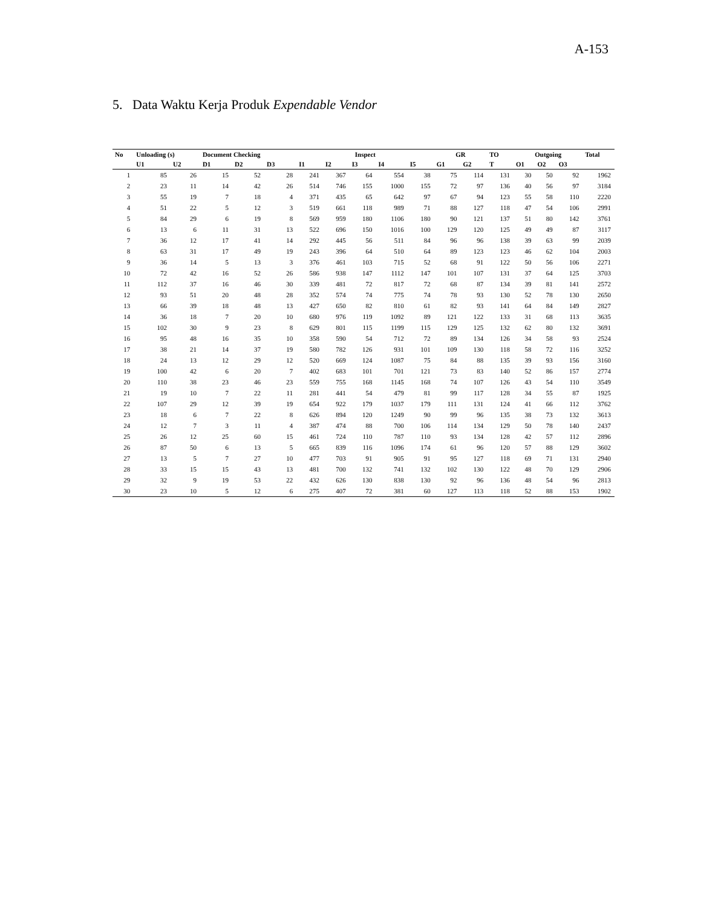A-153
5. Data Waktu Kerja Produk Expendable Vendor
| No | Unloading (s) | | Document Checking | | | Inspect | | | | | GR | | TO | Outgoing | | | Total |
| --- | --- | --- | --- | --- | --- | --- | --- | --- | --- | --- | --- | --- | --- | --- | --- | --- | --- |
| | U1 | U2 | D1 | D2 | D3 | I1 | I2 | I3 | I4 | I5 | G1 | G2 | T | O1 | O2 | O3 | |
| 1 | 85 | 26 | 15 | 52 | 28 | 241 | 367 | 64 | 554 | 38 | 75 | 114 | 131 | 30 | 50 | 92 | 1962 |
| 2 | 23 | 11 | 14 | 42 | 26 | 514 | 746 | 155 | 1000 | 155 | 72 | 97 | 136 | 40 | 56 | 97 | 3184 |
| 3 | 55 | 19 | 7 | 18 | 4 | 371 | 435 | 65 | 642 | 97 | 67 | 94 | 123 | 55 | 58 | 110 | 2220 |
| 4 | 51 | 22 | 5 | 12 | 3 | 519 | 661 | 118 | 989 | 71 | 88 | 127 | 118 | 47 | 54 | 106 | 2991 |
| 5 | 84 | 29 | 6 | 19 | 8 | 569 | 959 | 180 | 1106 | 180 | 90 | 121 | 137 | 51 | 80 | 142 | 3761 |
| 6 | 13 | 6 | 11 | 31 | 13 | 522 | 696 | 150 | 1016 | 100 | 129 | 120 | 125 | 49 | 49 | 87 | 3117 |
| 7 | 36 | 12 | 17 | 41 | 14 | 292 | 445 | 56 | 511 | 84 | 96 | 96 | 138 | 39 | 63 | 99 | 2039 |
| 8 | 63 | 31 | 17 | 49 | 19 | 243 | 396 | 64 | 510 | 64 | 89 | 123 | 123 | 46 | 62 | 104 | 2003 |
| 9 | 36 | 14 | 5 | 13 | 3 | 376 | 461 | 103 | 715 | 52 | 68 | 91 | 122 | 50 | 56 | 106 | 2271 |
| 10 | 72 | 42 | 16 | 52 | 26 | 586 | 938 | 147 | 1112 | 147 | 101 | 107 | 131 | 37 | 64 | 125 | 3703 |
| 11 | 112 | 37 | 16 | 46 | 30 | 339 | 481 | 72 | 817 | 72 | 68 | 87 | 134 | 39 | 81 | 141 | 2572 |
| 12 | 93 | 51 | 20 | 48 | 28 | 352 | 574 | 74 | 775 | 74 | 78 | 93 | 130 | 52 | 78 | 130 | 2650 |
| 13 | 66 | 39 | 18 | 48 | 13 | 427 | 650 | 82 | 810 | 61 | 82 | 93 | 141 | 64 | 84 | 149 | 2827 |
| 14 | 36 | 18 | 7 | 20 | 10 | 680 | 976 | 119 | 1092 | 89 | 121 | 122 | 133 | 31 | 68 | 113 | 3635 |
| 15 | 102 | 30 | 9 | 23 | 8 | 629 | 801 | 115 | 1199 | 115 | 129 | 125 | 132 | 62 | 80 | 132 | 3691 |
| 16 | 95 | 48 | 16 | 35 | 10 | 358 | 590 | 54 | 712 | 72 | 89 | 134 | 126 | 34 | 58 | 93 | 2524 |
| 17 | 38 | 21 | 14 | 37 | 19 | 580 | 782 | 126 | 931 | 101 | 109 | 130 | 118 | 58 | 72 | 116 | 3252 |
| 18 | 24 | 13 | 12 | 29 | 12 | 520 | 669 | 124 | 1087 | 75 | 84 | 88 | 135 | 39 | 93 | 156 | 3160 |
| 19 | 100 | 42 | 6 | 20 | 7 | 402 | 683 | 101 | 701 | 121 | 73 | 83 | 140 | 52 | 86 | 157 | 2774 |
| 20 | 110 | 38 | 23 | 46 | 23 | 559 | 755 | 168 | 1145 | 168 | 74 | 107 | 126 | 43 | 54 | 110 | 3549 |
| 21 | 19 | 10 | 7 | 22 | 11 | 281 | 441 | 54 | 479 | 81 | 99 | 117 | 128 | 34 | 55 | 87 | 1925 |
| 22 | 107 | 29 | 12 | 39 | 19 | 654 | 922 | 179 | 1037 | 179 | 111 | 131 | 124 | 41 | 66 | 112 | 3762 |
| 23 | 18 | 6 | 7 | 22 | 8 | 626 | 894 | 120 | 1249 | 90 | 99 | 96 | 135 | 38 | 73 | 132 | 3613 |
| 24 | 12 | 7 | 3 | 11 | 4 | 387 | 474 | 88 | 700 | 106 | 114 | 134 | 129 | 50 | 78 | 140 | 2437 |
| 25 | 26 | 12 | 25 | 60 | 15 | 461 | 724 | 110 | 787 | 110 | 93 | 134 | 128 | 42 | 57 | 112 | 2896 |
| 26 | 87 | 50 | 6 | 13 | 5 | 665 | 839 | 116 | 1096 | 174 | 61 | 96 | 120 | 57 | 88 | 129 | 3602 |
| 27 | 13 | 5 | 7 | 27 | 10 | 477 | 703 | 91 | 905 | 91 | 95 | 127 | 118 | 69 | 71 | 131 | 2940 |
| 28 | 33 | 15 | 15 | 43 | 13 | 481 | 700 | 132 | 741 | 132 | 102 | 130 | 122 | 48 | 70 | 129 | 2906 |
| 29 | 32 | 9 | 19 | 53 | 22 | 432 | 626 | 130 | 838 | 130 | 92 | 96 | 136 | 48 | 54 | 96 | 2813 |
| 30 | 23 | 10 | 5 | 12 | 6 | 275 | 407 | 72 | 381 | 60 | 127 | 113 | 118 | 52 | 88 | 153 | 1902 |